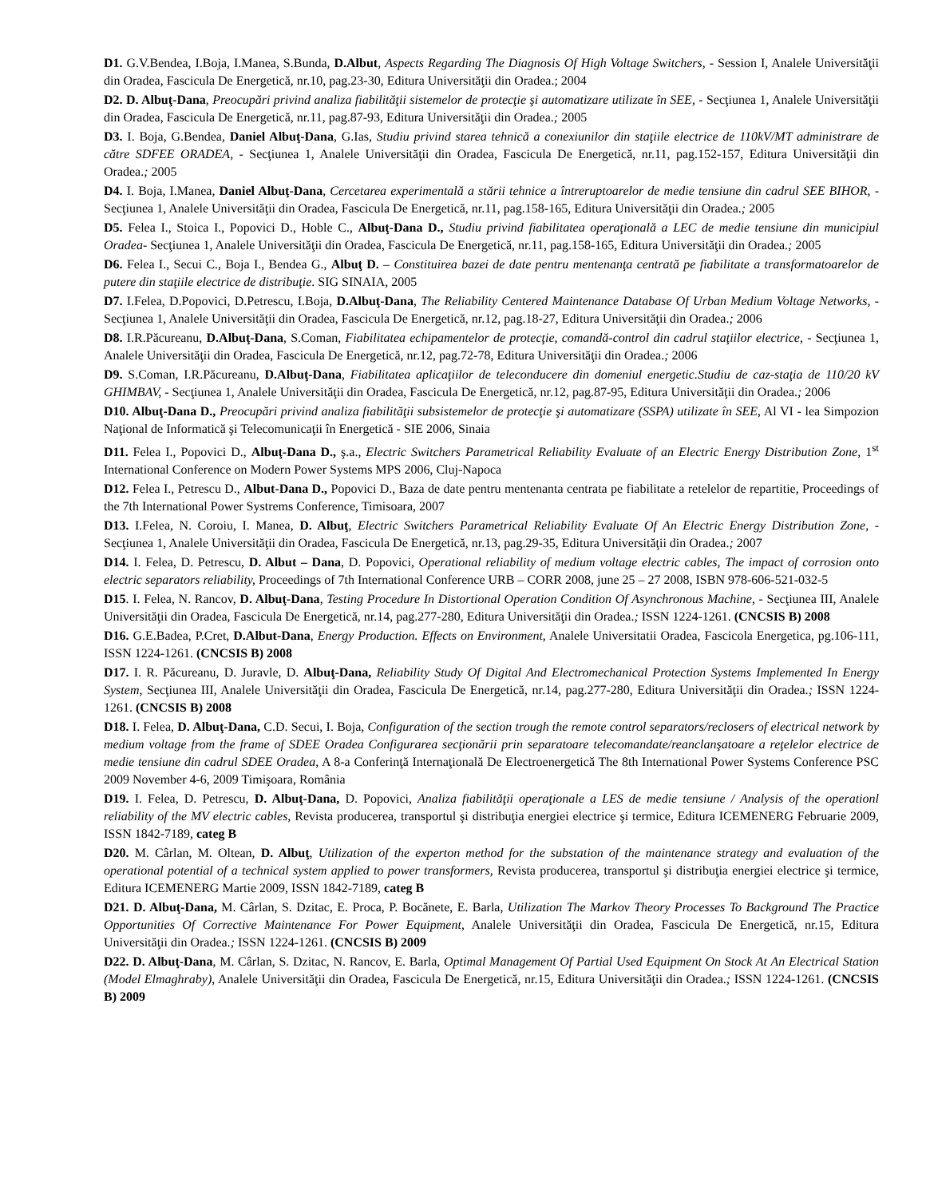D1. G.V.Bendea, I.Boja, I.Manea, S.Bunda, D.Albut, Aspects Regarding The Diagnosis Of High Voltage Switchers, - Session I, Analele Universităţii din Oradea, Fascicula De Energetică, nr.10, pag.23-30, Editura Universităţii din Oradea.; 2004
D2. D. Albuţ-Dana, Preocupări privind analiza fiabilităţii sistemelor de protecţie şi automatizare utilizate în SEE, - Secţiunea 1, Analele Universităţii din Oradea, Fascicula De Energetică, nr.11, pag.87-93, Editura Universităţii din Oradea.; 2005
D3. I. Boja, G.Bendea, Daniel Albuţ-Dana, G.Ias, Studiu privind starea tehnică a conexiunilor din staţiile electrice de 110kV/MT administrare de către SDFEE ORADEA, - Secţiunea 1, Analele Universităţii din Oradea, Fascicula De Energetică, nr.11, pag.152-157, Editura Universităţii din Oradea.; 2005
D4. I. Boja, I.Manea, Daniel Albuţ-Dana, Cercetarea experimentală a stării tehnice a întreruptoarelor de medie tensiune din cadrul SEE BIHOR, - Secţiunea 1, Analele Universităţii din Oradea, Fascicula De Energetică, nr.11, pag.158-165, Editura Universităţii din Oradea.; 2005
D5. Felea I., Stoica I., Popovici D., Hoble C., Albuţ-Dana D., Studiu privind fiabilitatea operaţională a LEC de medie tensiune din municipiul Oradea- Secţiunea 1, Analele Universităţii din Oradea, Fascicula De Energetică, nr.11, pag.158-165, Editura Universităţii din Oradea.; 2005
D6. Felea I., Secui C., Boja I., Bendea G., Albuţ D. – Constituirea bazei de date pentru mentenanţa centrată pe fiabilitate a transformatoarelor de putere din staţiile electrice de distribuţie. SIG SINAIA, 2005
D7. I.Felea, D.Popovici, D.Petrescu, I.Boja, D.Albuţ-Dana, The Reliability Centered Maintenance Database Of Urban Medium Voltage Networks, - Secţiunea 1, Analele Universităţii din Oradea, Fascicula De Energetică, nr.12, pag.18-27, Editura Universităţii din Oradea.; 2006
D8. I.R.Păcureanu, D.Albuţ-Dana, S.Coman, Fiabilitatea echipamentelor de protecţie, comandă-control din cadrul staţiilor electrice, - Secţiunea 1, Analele Universităţii din Oradea, Fascicula De Energetică, nr.12, pag.72-78, Editura Universităţii din Oradea.; 2006
D9. S.Coman, I.R.Păcureanu, D.Albuţ-Dana, Fiabilitatea aplicaţiilor de teleconducere din domeniul energetic.Studiu de caz-staţia de 110/20 kV GHIMBAV, - Secţiunea 1, Analele Universităţii din Oradea, Fascicula De Energetică, nr.12, pag.87-95, Editura Universităţii din Oradea.; 2006
D10. Albuţ-Dana D., Preocupări privind analiza fiabilităţii subsistemelor de protecţie şi automatizare (SSPA) utilizate în SEE, Al VI - lea Simpozion Naţional de Informatică şi Telecomunicaţii în Energetică - SIE 2006, Sinaia
D11. Felea I., Popovici D., Albuţ-Dana D., ş.a., Electric Switchers Parametrical Reliability Evaluate of an Electric Energy Distribution Zone, 1<sup>st</sup> International Conference on Modern Power Systems MPS 2006, Cluj-Napoca
D12. Felea I., Petrescu D., Albut-Dana D., Popovici D., Baza de date pentru mentenanta centrata pe fiabilitate a retelelor de repartitie, Proceedings of the 7th International Power Systrems Conference, Timisoara, 2007
D13. I.Felea, N. Coroiu, I. Manea, D. Albuţ, Electric Switchers Parametrical Reliability Evaluate Of An Electric Energy Distribution Zone, - Secţiunea 1, Analele Universităţii din Oradea, Fascicula De Energetică, nr.13, pag.29-35, Editura Universităţii din Oradea.; 2007
D14. I. Felea, D. Petrescu, D. Albut – Dana, D. Popovici, Operational reliability of medium voltage electric cables, The impact of corrosion onto electric separators reliability, Proceedings of 7th International Conference URB – CORR 2008, june 25 – 27 2008, ISBN 978-606-521-032-5
D15. I. Felea, N. Rancov, D. Albuţ-Dana, Testing Procedure In Distortional Operation Condition Of Asynchronous Machine, - Secţiunea III, Analele Universităţii din Oradea, Fascicula De Energetică, nr.14, pag.277-280, Editura Universităţii din Oradea.; ISSN 1224-1261. (CNCSIS B) 2008
D16. G.E.Badea, P.Cret, D.Albut-Dana, Energy Production. Effects on Environment, Analele Universitatii Oradea, Fascicola Energetica, pg.106-111, ISSN 1224-1261. (CNCSIS B) 2008
D17. I. R. Păcureanu, D. Juravle, D. Albuţ-Dana, Reliability Study Of Digital And Electromechanical Protection Systems Implemented In Energy System, Secţiunea III, Analele Universităţii din Oradea, Fascicula De Energetică, nr.14, pag.277-280, Editura Universităţii din Oradea.; ISSN 1224-1261. (CNCSIS B) 2008
D18. I. Felea, D. Albuţ-Dana, C.D. Secui, I. Boja, Configuration of the section trough the remote control separators/reclosers of electrical network by medium voltage from the frame of SDEE Oradea Configurarea secţionării prin separatoare telecomandate/reanclanşatoare a reţelelor electrice de medie tensiune din cadrul SDEE Oradea, A 8-a Conferinţă Internaţională De Electroenergetică The 8th International Power Systems Conference PSC 2009 November 4-6, 2009 Timişoara, România
D19. I. Felea, D. Petrescu, D. Albuţ-Dana, D. Popovici, Analiza fiabilităţii operaţionale a LES de medie tensiune / Analysis of the operationl reliability of the MV electric cables, Revista producerea, transportul şi distribuţia energiei electrice şi termice, Editura ICEMENERG Februarie 2009, ISSN 1842-7189, categ B
D20. M. Cârlan, M. Oltean, D. Albuţ, Utilization of the experton method for the substation of the maintenance strategy and evaluation of the operational potential of a technical system applied to power transformers, Revista producerea, transportul şi distribuţia energiei electrice şi termice, Editura ICEMENERG Martie 2009, ISSN 1842-7189, categ B
D21. D. Albuţ-Dana, M. Cârlan, S. Dzitac, E. Proca, P. Bocănete, E. Barla, Utilization The Markov Theory Processes To Background The Practice Opportunities Of Corrective Maintenance For Power Equipment, Analele Universităţii din Oradea, Fascicula De Energetică, nr.15, Editura Universităţii din Oradea.; ISSN 1224-1261. (CNCSIS B) 2009
D22. D. Albuţ-Dana, M. Cârlan, S. Dzitac, N. Rancov, E. Barla, Optimal Management Of Partial Used Equipment On Stock At An Electrical Station (Model Elmaghraby), Analele Universităţii din Oradea, Fascicula De Energetică, nr.15, Editura Universităţii din Oradea.; ISSN 1224-1261. (CNCSIS B) 2009